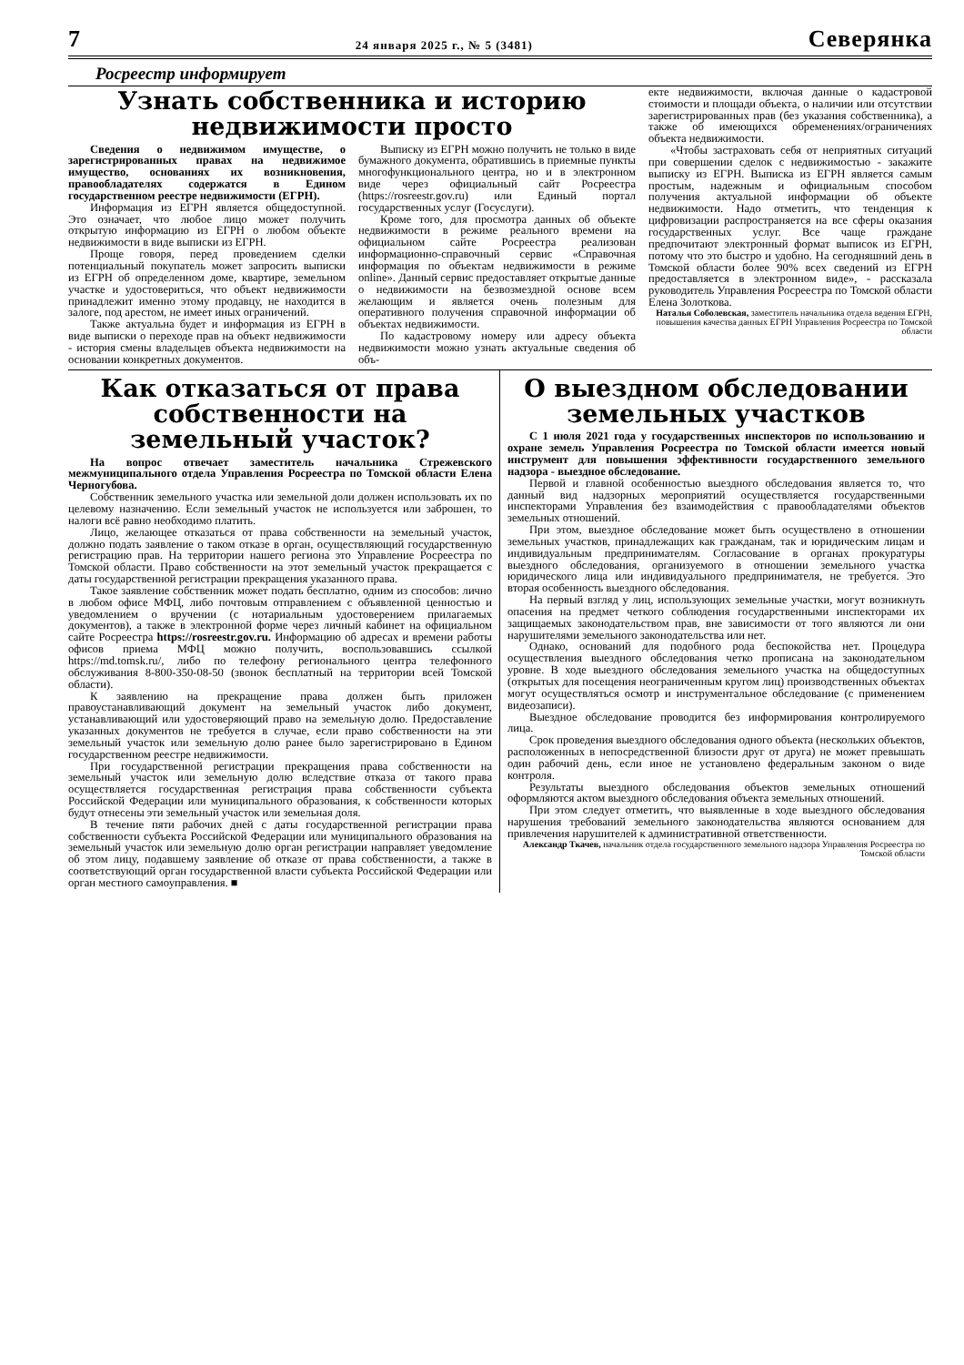7 24 января 2025 г., № 5 (3481) Северянка
Росреестр информирует
Узнать собственника и историю недвижимости просто
Сведения о недвижимом имуществе, о зарегистрированных правах на недвижимое имущество, основаниях их возникновения, правообладателях содержатся в Едином государственном реестре недвижимости (ЕГРН).
Информация из ЕГРН является общедоступной. Это означает, что любое лицо может получить открытую информацию из ЕГРН о любом объекте недвижимости в виде выписки из ЕГРН.
Проще говоря, перед проведением сделки потенциальный покупатель может запросить выписки из ЕГРН об определенном доме, квартире, земельном участке и удостовериться, что объект недвижимости принадлежит именно этому продавцу, не находится в залоге, под арестом, не имеет иных ограничений.
Также актуальна будет и информация из ЕГРН в виде выписки о переходе прав на объект недвижимости - история смены владельцев объекта недвижимости на основании конкретных документов.
Выписку из ЕГРН можно получить не только в виде бумажного документа, обратившись в приемные пункты многофункционального центра, но и в электронном виде через официальный сайт Росреестра (https://rosreestr.gov.ru) или Единый портал государственных услуг (Госуслуги).
Кроме того, для просмотра данных об объекте недвижимости в режиме реального времени на официальном сайте Росреестра реализован информационно-справочный сервис «Справочная информация по объектам недвижимости в режиме online». Данный сервис предоставляет открытые данные о недвижимости на безвозмездной основе всем желающим и является очень полезным для оперативного получения справочной информации об объектах недвижимости.
По кадастровому номеру или адресу объекта недвижимости можно узнать актуальные сведения об объ-
екте недвижимости, включая данные о кадастровой стоимости и площади объекта, о наличии или отсутствии зарегистрированных прав (без указания собственника), а также об имеющихся обременениях/ограничениях объекта недвижимости.
«Чтобы застраховать себя от неприятных ситуаций при совершении сделок с недвижимостью - закажите выписку из ЕГРН. Выписка из ЕГРН является самым простым, надежным и официальным способом получения актуальной информации об объекте недвижимости. Надо отметить, что тенденция к цифровизации распространяется на все сферы оказания государственных услуг. Все чаще граждане предпочитают электронный формат выписок из ЕГРН, потому что это быстро и удобно. На сегодняшний день в Томской области более 90% всех сведений из ЕГРН предоставляется в электронном виде», - рассказала руководитель Управления Росреестра по Томской области Елена Золоткова.
Наталья Соболевская, заместитель начальника отдела ведения ЕГРН, повышения качества данных ЕГРН Управления Росреестра по Томской области
Как отказаться от права собственности на земельный участок?
На вопрос отвечает заместитель начальника Стрежевского межмуниципального отдела Управления Росреестра по Томской области Елена Черногубова.
Собственник земельного участка или земельной доли должен использовать их по целевому назначению. Если земельный участок не используется или заброшен, то налоги всё равно необходимо платить.
Лицо, желающее отказаться от права собственности на земельный участок, должно подать заявление о таком отказе в орган, осуществляющий государственную регистрацию прав. На территории нашего региона это Управление Росреестра по Томской области. Право собственности на этот земельный участок прекращается с даты государственной регистрации прекращения указанного права.
Такое заявление собственник может подать бесплатно, одним из способов: лично в любом офисе МФЦ, либо почтовым отправлением с объявленной ценностью и уведомлением о вручении (с нотариальным удостоверением прилагаемых документов), а также в электронной форме через личный кабинет на официальном сайте Росреестра https://rosreestr.gov.ru. Информацию об адресах и времени работы офисов приема МФЦ можно получить, воспользовавшись ссылкой https://md.tomsk.ru/, либо по телефону регионального центра телефонного обслуживания 8-800-350-08-50 (звонок бесплатный на территории всей Томской области).
К заявлению на прекращение права должен быть приложен правоустанавливающий документ на земельный участок либо документ, устанавливающий или удостоверяющий право на земельную долю. Предоставление указанных документов не требуется в случае, если право собственности на эти земельный участок или земельную долю ранее было зарегистрировано в Едином государственном реестре недвижимости.
При государственной регистрации прекращения права собственности на земельный участок или земельную долю вследствие отказа от такого права осуществляется государственная регистрация права собственности субъекта Российской Федерации или муниципального образования, к собственности которых будут отнесены эти земельный участок или земельная доля.
В течение пяти рабочих дней с даты государственной регистрации права собственности субъекта Российской Федерации или муниципального образования на земельный участок или земельную долю орган регистрации направляет уведомление об этом лицу, подавшему заявление об отказе от права собственности, а также в соответствующий орган государственной власти субъекта Российской Федерации или орган местного самоуправления. ■
О выездном обследовании земельных участков
С 1 июля 2021 года у государственных инспекторов по использованию и охране земель Управления Росреестра по Томской области имеется новый инструмент для повышения эффективности государственного земельного надзора - выездное обследование.
Первой и главной особенностью выездного обследования является то, что данный вид надзорных мероприятий осуществляется государственными инспекторами Управления без взаимодействия с правообладателями объектов земельных отношений.
При этом, выездное обследование может быть осуществлено в отношении земельных участков, принадлежащих как гражданам, так и юридическим лицам и индивидуальным предпринимателям. Согласование в органах прокуратуры выездного обследования, организуемого в отношении земельного участка юридического лица или индивидуального предпринимателя, не требуется. Это вторая особенность выездного обследования.
На первый взгляд у лиц, использующих земельные участки, могут возникнуть опасения на предмет четкого соблюдения государственными инспекторами их защищаемых законодательством прав, вне зависимости от того являются ли они нарушителями земельного законодательства или нет.
Однако, оснований для подобного рода беспокойства нет. Процедура осуществления выездного обследования четко прописана на законодательном уровне. В ходе выездного обследования земельного участка на общедоступных (открытых для посещения неограниченным кругом лиц) производственных объектах могут осуществляться осмотр и инструментальное обследование (с применением видеозаписи).
Выездное обследование проводится без информирования контролируемого лица.
Срок проведения выездного обследования одного объекта (нескольких объектов, расположенных в непосредственной близости друг от друга) не может превышать один рабочий день, если иное не установлено федеральным законом о виде контроля.
Результаты выездного обследования объектов земельных отношений оформляются актом выездного обследования объекта земельных отношений.
При этом следует отметить, что выявленные в ходе выездного обследования нарушения требований земельного законодательства являются основанием для привлечения нарушителей к административной ответственности.
Александр Ткачев, начальник отдела государственного земельного надзора Управления Росреестра по Томской области